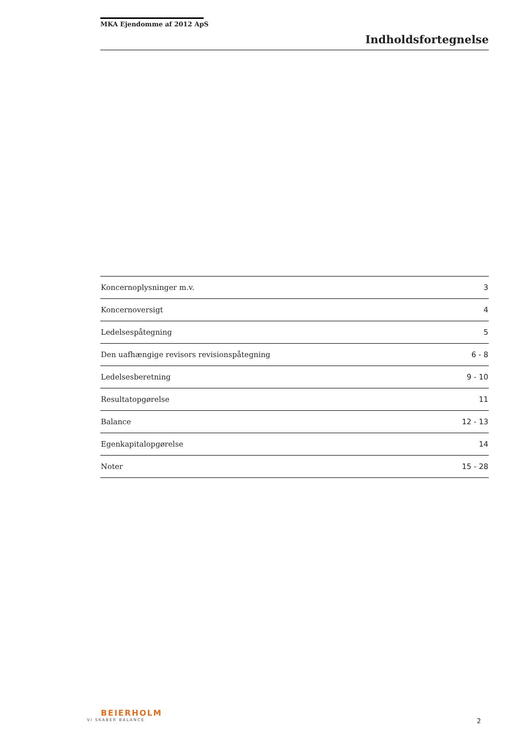MKA Ejendomme af 2012 ApS
Indholdsfortegnelse
| Koncernoplysninger m.v. | 3 |
| Koncernoversigt | 4 |
| Ledelsespåtegning | 5 |
| Den uafhængige revisors revisionspåtegning | 6 - 8 |
| Ledelsesberetning | 9 - 10 |
| Resultatopgørelse | 11 |
| Balance | 12 - 13 |
| Egenkapitalopgørelse | 14 |
| Noter | 15 - 28 |
BEIERHOLM
VI SKABER BALANCE
2